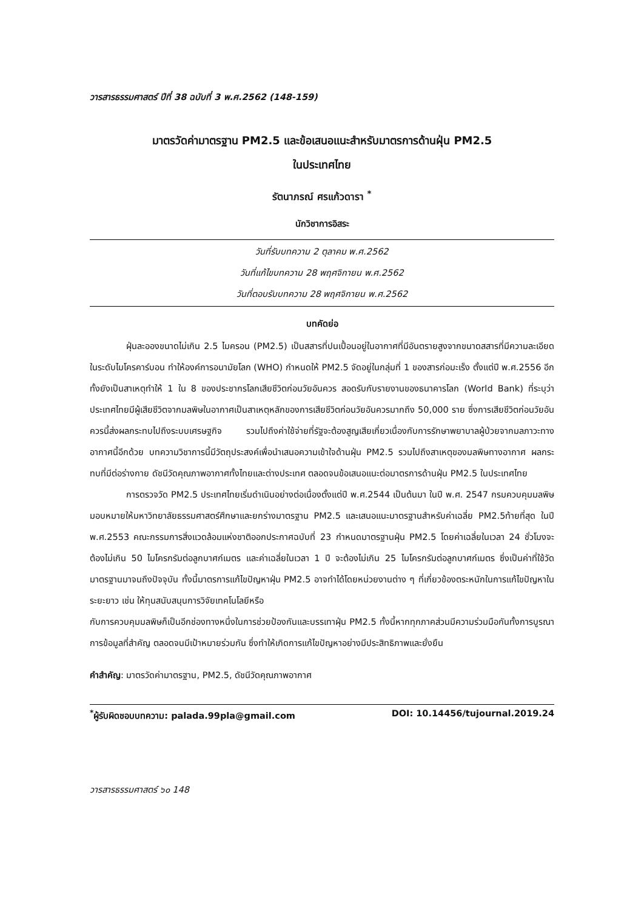วารสารธรรมศาสตร์ ปีที่ 38 ฉบับที่ 3 พ.ศ.2562 (148-159)
มาตรวัดค่ามาตรฐาน PM2.5 และข้อเสนอแนะสำหรับมาตรการด้านฝุ่น PM2.5
ในประเทศไทย
รัตนาภรณ์ ศรแก้วดารา <sup>*</sup>
นักวิชาการอิสระ
วันที่รับบทความ 2 ตุลาคม พ.ศ.2562
วันที่แก้ไขบทความ 28 พฤศจิกายน พ.ศ.2562
วันที่ตอบรับบทความ 28 พฤศจิกายน พ.ศ.2562
บทคัดย่อ
ฝุ่นละอองขนาดไม่เกิน 2.5 ไมครอน (PM2.5) เป็นสสารที่ปนเปื้อนอยู่ในอากาศที่มีอันตรายสูงจากขนาดสสารที่มีความละเอียดในระดับไมโครคาร์บอน ทำให้องค์การอนามัยโลก (WHO) กำหนดให้ PM2.5 จัดอยู่ในกลุ่มที่ 1 ของสารก่อมะเร็ง ตั้งแต่ปี พ.ศ.2556 อีกทั้งยังเป็นสาเหตุทำให้ 1 ใน 8 ของประชากรโลกเสียชีวิตก่อนวัยอันควร สอดรับกับรายงานของธนาคารโลก (World Bank) ที่ระบุว่า ประเทศไทยมีผู้เสียชีวิตจากมลพิษในอากาศเป็นสาเหตุหลักของการเสียชีวิตก่อนวัยอันควรมากถึง 50,000 ราย ซึ่งการเสียชีวิตก่อนวัยอันควรนี้ส่งผลกระทบไปถึงระบบเศรษฐกิจ รวมไปถึงค่าใช้จ่ายที่รัฐจะต้องสูญเสียเกี่ยวเนื่องกับการรักษาพยาบาลผู้ป่วยจากมลภาวะทางอากาศนี้อีกด้วย บทความวิชาการนี้มีวัตถุประสงค์เพื่อนำเสนอความเข้าใจด้านฝุ่น PM2.5 รวมไปถึงสาเหตุของมลพิษทางอากาศ ผลกระทบที่มีต่อร่างกาย ดัชนีวัดคุณภาพอากาศทั้งไทยและต่างประเทศ ตลอดจนข้อเสนอแนะต่อมาตรการด้านฝุ่น PM2.5 ในประเทศไทย
การตรวจวัด PM2.5 ประเทศไทยเริ่มดำเนินอย่างต่อเนื่องตั้งแต่ปี พ.ศ.2544 เป็นต้นมา ในปี พ.ศ. 2547 กรมควบคุมมลพิษมอบหมายให้มหาวิทยาลัยธรรมศาสตร์ศึกษาและยกร่างมาตรฐาน PM2.5 และเสนอแนะมาตรฐานสำหรับค่าเฉลี่ย PM2.5ท้ายที่สุด ในปี พ.ศ.2553 คณะกรรมการสิ่งแวดล้อมแห่งชาติออกประกาศฉบับที่ 23 กำหนดมาตรฐานฝุ่น PM2.5 โดยค่าเฉลี่ยในเวลา 24 ชั่วโมงจะต้องไม่เกิน 50 ไมโครกรัมต่อลูกบาศก์เมตร และค่าเฉลี่ยในเวลา 1 ปี จะต้องไม่เกิน 25 ไมโครกรัมต่อลูกบาศก์เมตร ซึ่งเป็นค่าที่ใช้วัดมาตรฐานมาจนถึงปัจจุบัน ทั้งนี้มาตรการแก้ไขปัญหาฝุ่น PM2.5 อาจทำได้โดยหน่วยงานต่าง ๆ ที่เกี่ยวข้องตระหนักในการแก้ไขปัญหาในระยะยาว เช่น ให้ทุนสนับสนุนการวิจัยเทคโนโลยีหรือ
กับการควบคุมมลพิษก็เป็นอีกช่องทางหนึ่งในการช่วยป้องกันและบรรเทาฝุ่น PM2.5 ทั้งนี้หากทุกภาคส่วนมีความร่วมมือกันทั้งการบูรณาการข้อมูลที่สำคัญ ตลอดจนมีเป้าหมายร่วมกัน ซึ่งทำให้เกิดการแก้ไขปัญหาอย่างมีประสิทธิภาพและยั่งยืน
คำสำคัญ: มาตรวัดค่ามาตรฐาน, PM2.5, ดัชนีวัดคุณภาพอากาศ
<sup>*</sup> ผู้รับผิดชอบบทความ: palada.99pla@gmail.com DOI: 10.14456/tujournal.2019.24
วารสารธรรมศาสตร์ ๖๐ 148